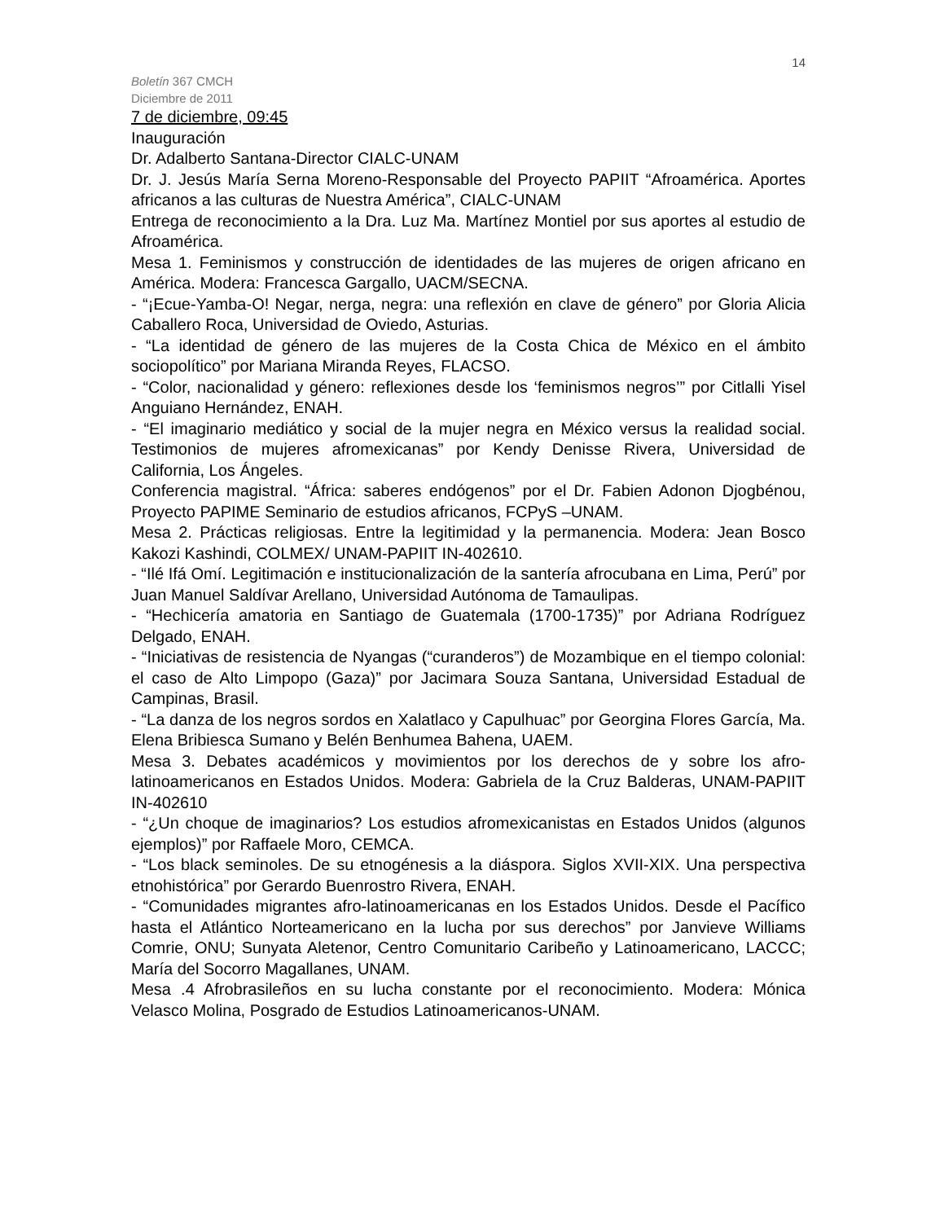14
Boletín 367 CMCH
Diciembre de 2011
7 de diciembre, 09:45
Inauguración
Dr. Adalberto Santana-Director CIALC-UNAM
Dr. J. Jesús María Serna Moreno-Responsable del Proyecto PAPIIT “Afroamérica. Aportes africanos a las culturas de Nuestra América”, CIALC-UNAM
Entrega de reconocimiento a la Dra. Luz Ma. Martínez Montiel por sus aportes al estudio de Afroamérica.
Mesa 1. Feminismos y construcción de identidades de las mujeres de origen africano en América. Modera: Francesca Gargallo, UACM/SECNA.
- “¡Ecue-Yamba-O! Negar, nerga, negra: una reflexión en clave de género” por Gloria Alicia Caballero Roca, Universidad de Oviedo, Asturias.
- “La identidad de género de las mujeres de la Costa Chica de México en el ámbito sociopolítico” por Mariana Miranda Reyes, FLACSO.
- “Color, nacionalidad y género: reflexiones desde los ‘feminismos negros’” por Citlalli Yisel Anguiano Hernández, ENAH.
- “El imaginario mediático y social de la mujer negra en México versus la realidad social. Testimonios de mujeres afromexicanas” por Kendy Denisse Rivera, Universidad de California, Los Ángeles.
Conferencia magistral. “África: saberes endógenos” por el Dr. Fabien Adonon Djogbénou, Proyecto PAPIME Seminario de estudios africanos, FCPyS –UNAM.
Mesa 2. Prácticas religiosas. Entre la legitimidad y la permanencia. Modera: Jean Bosco Kakozi Kashindi, COLMEX/ UNAM-PAPIIT IN-402610.
- “Ilé Ifá Omí. Legitimación e institucionalización de la santería afrocubana en Lima, Perú” por Juan Manuel Saldívar Arellano, Universidad Autónoma de Tamaulipas.
- “Hechicería amatoria en Santiago de Guatemala (1700-1735)” por Adriana Rodríguez Delgado, ENAH.
- “Iniciativas de resistencia de Nyangas (“curanderos”) de Mozambique en el tiempo colonial: el caso de Alto Limpopo (Gaza)” por Jacimara Souza Santana, Universidad Estadual de Campinas, Brasil.
- “La danza de los negros sordos en Xalatlaco y Capulhuac” por Georgina Flores García, Ma. Elena Bribiesca Sumano y Belén Benhumea Bahena, UAEM.
Mesa 3. Debates académicos y movimientos por los derechos de y sobre los afro-latinoamericanos en Estados Unidos. Modera: Gabriela de la Cruz Balderas, UNAM-PAPIIT IN-402610
- “¿Un choque de imaginarios? Los estudios afromexicanistas en Estados Unidos (algunos ejemplos)” por Raffaele Moro, CEMCA.
- “Los black seminoles. De su etnogénesis a la diáspora. Siglos XVII-XIX. Una perspectiva etnohistórica” por Gerardo Buenrostro Rivera, ENAH.
- “Comunidades migrantes afro-latinoamericanas en los Estados Unidos. Desde el Pacífico hasta el Atlántico Norteamericano en la lucha por sus derechos” por Janvieve Williams Comrie, ONU; Sunyata Aletenor, Centro Comunitario Caribeño y Latinoamericano, LACCC; María del Socorro Magallanes, UNAM.
Mesa .4 Afrobrasileños en su lucha constante por el reconocimiento. Modera: Mónica Velasco Molina, Posgrado de Estudios Latinoamericanos-UNAM.